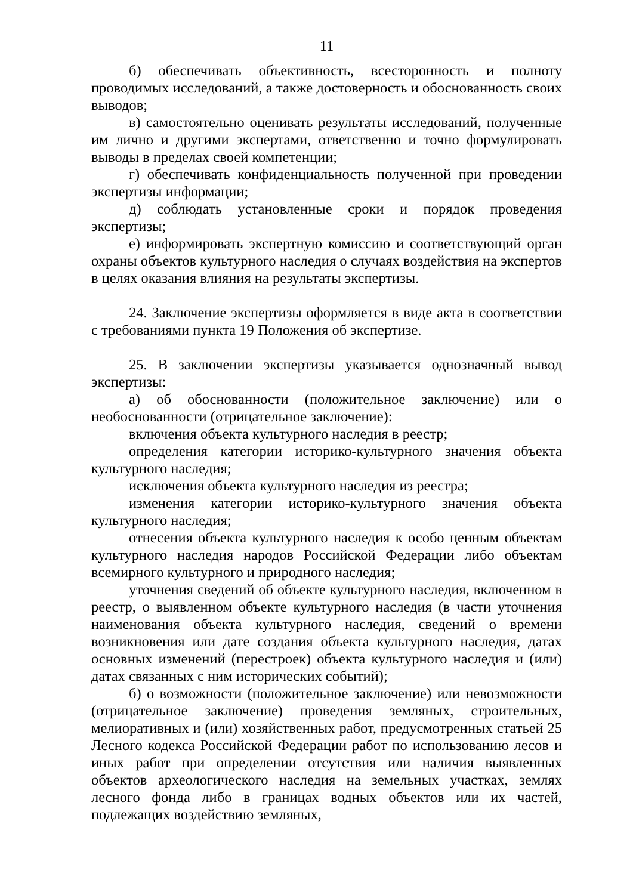11
б) обеспечивать объективность, всесторонность и полноту проводимых исследований, а также достоверность и обоснованность своих выводов;
в) самостоятельно оценивать результаты исследований, полученные им лично и другими экспертами, ответственно и точно формулировать выводы в пределах своей компетенции;
г) обеспечивать конфиденциальность полученной при проведении экспертизы информации;
д) соблюдать установленные сроки и порядок проведения экспертизы;
е) информировать экспертную комиссию и соответствующий орган охраны объектов культурного наследия о случаях воздействия на экспертов в целях оказания влияния на результаты экспертизы.
24. Заключение экспертизы оформляется в виде акта в соответствии с требованиями пункта 19 Положения об экспертизе.
25. В заключении экспертизы указывается однозначный вывод экспертизы:
а) об обоснованности (положительное заключение) или о необоснованности (отрицательное заключение):
включения объекта культурного наследия в реестр;
определения категории историко-культурного значения объекта культурного наследия;
исключения объекта культурного наследия из реестра;
изменения категории историко-культурного значения объекта культурного наследия;
отнесения объекта культурного наследия к особо ценным объектам культурного наследия народов Российской Федерации либо объектам всемирного культурного и природного наследия;
уточнения сведений об объекте культурного наследия, включенном в реестр, о выявленном объекте культурного наследия (в части уточнения наименования объекта культурного наследия, сведений о времени возникновения или дате создания объекта культурного наследия, датах основных изменений (перестроек) объекта культурного наследия и (или) датах связанных с ним исторических событий);
б) о возможности (положительное заключение) или невозможности (отрицательное заключение) проведения земляных, строительных, мелиоративных и (или) хозяйственных работ, предусмотренных статьей 25 Лесного кодекса Российской Федерации работ по использованию лесов и иных работ при определении отсутствия или наличия выявленных объектов археологического наследия на земельных участках, землях лесного фонда либо в границах водных объектов или их частей, подлежащих воздействию земляных,